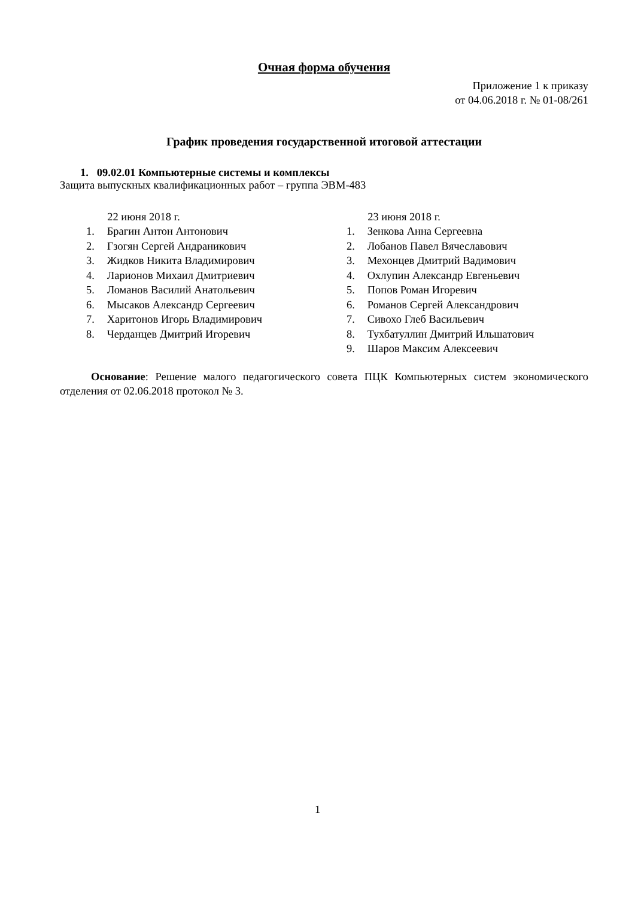Очная форма обучения
Приложение 1 к приказу
от 04.06.2018 г. № 01-08/261
График проведения государственной итоговой аттестации
1. 09.02.01 Компьютерные системы и комплексы
Защита выпускных квалификационных работ – группа ЭВМ-483
22 июня 2018 г.
1. Брагин Антон Антонович
2. Гзогян Сергей Андраникович
3. Жидков Никита Владимирович
4. Ларионов Михаил Дмитриевич
5. Ломанов Василий Анатольевич
6. Мысаков Александр Сергеевич
7. Харитонов Игорь Владимирович
8. Черданцев Дмитрий Игоревич
23 июня 2018 г.
1. Зенкова Анна Сергеевна
2. Лобанов Павел Вячеславович
3. Мехонцев Дмитрий Вадимович
4. Охлупин Александр Евгеньевич
5. Попов Роман Игоревич
6. Романов Сергей Александрович
7. Сивохо Глеб Васильевич
8. Тухбатуллин Дмитрий Ильшатович
9. Шаров Максим Алексеевич
Основание: Решение малого педагогического совета ПЦК Компьютерных систем экономического отделения от 02.06.2018 протокол № 3.
1